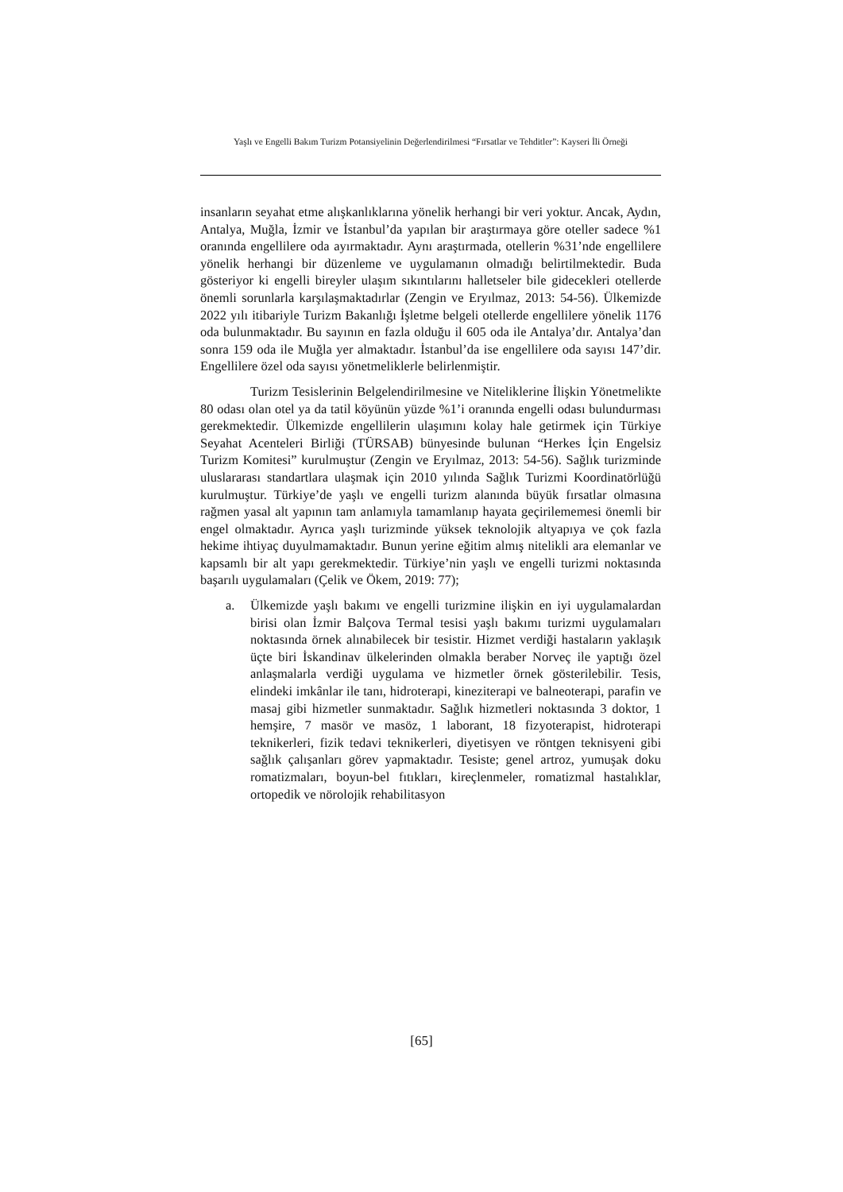Yaşlı ve Engelli Bakım Turizm Potansiyelinin Değerlendirilmesi “Fırsatlar ve Tehditler”: Kayseri İli Örneği
insanların seyahat etme alışkanlıklarına yönelik herhangi bir veri yoktur. Ancak, Aydın, Antalya, Muğla, İzmir ve İstanbul’da yapılan bir araştırmaya göre oteller sadece %1 oranında engellilere oda ayırmaktadır. Aynı araştırmada, otellerin %31’nde engellilere yönelik herhangi bir düzenleme ve uygulamanın olmadığı belirtilmektedir. Buda gösteriyor ki engelli bireyler ulaşım sıkıntılarını halletseler bile gidecekleri otellerde önemli sorunlarla karşılaşmaktadırlar (Zengin ve Eryılmaz, 2013: 54-56). Ülkemizde 2022 yılı itibariyle Turizm Bakanlığı İşletme belgeli otellerde engellilere yönelik 1176 oda bulunmaktadır. Bu sayının en fazla olduğu il 605 oda ile Antalya’dır. Antalya’dan sonra 159 oda ile Muğla yer almaktadır. İstanbul’da ise engellilere oda sayısı 147’dir. Engellilere özel oda sayısı yönetmeliklerle belirlenmiştir.
Turizm Tesislerinin Belgelendirilmesine ve Niteliklerine İlişkin Yönetmelikte 80 odası olan otel ya da tatil köyünün yüzde %1’i oranında engelli odası bulundurması gerekmektedir. Ülkemizde engellilerin ulaşımını kolay hale getirmek için Türkiye Seyahat Acenteleri Birliği (TÜRSAB) bünyesinde bulunan “Herkes İçin Engelsiz Turizm Komitesi” kurulmuştur (Zengin ve Eryılmaz, 2013: 54-56). Sağlık turizminde uluslararası standartlara ulaşmak için 2010 yılında Sağlık Turizmi Koordinatörlüğü kurulmuştur. Türkiye’de yaşlı ve engelli turizm alanında büyük fırsatlar olmasına rağmen yasal alt yapının tam anlamıyla tamamlanıp hayata geçirilememesi önemli bir engel olmaktadır. Ayrıca yaşlı turizminde yüksek teknolojik altyapıya ve çok fazla hekime ihtiyaç duyulmamaktadır. Bunun yerine eğitim almış nitelikli ara elemanlar ve kapsamlı bir alt yapı gerekmektedir. Türkiye’nin yaşlı ve engelli turizmi noktasında başarılı uygulamaları (Çelik ve Ökem, 2019: 77);
a. Ülkemizde yaşlı bakımı ve engelli turizmine ilişkin en iyi uygulamalardan birisi olan İzmir Balçova Termal tesisi yaşlı bakımı turizmi uygulamaları noktasında örnek alınabilecek bir tesistir. Hizmet verdiği hastaların yaklaşık üçte biri İskandinav ülkelerinden olmakla beraber Norveç ile yaptığı özel anlaşmalarla verdiği uygulama ve hizmetler örnek gösterilebilir. Tesis, elindeki imkânlar ile tanı, hidroterapi, kineziterapi ve balneoterapi, parafin ve masaj gibi hizmetler sunmaktadır. Sağlık hizmetleri noktasında 3 doktor, 1 hemşire, 7 masör ve masöz, 1 laborant, 18 fizyoterapist, hidroterapi teknikerleri, fizik tedavi teknikerleri, diyetisyen ve röntgen teknisyeni gibi sağlık çalışanları görev yapmaktadır. Tesiste; genel artroz, yumuşak doku romatizmaları, boyun-bel fıtıkları, kireçlenmeler, romatizmal hastalıklar, ortopedik ve nörolojik rehabilitasyon
[65]